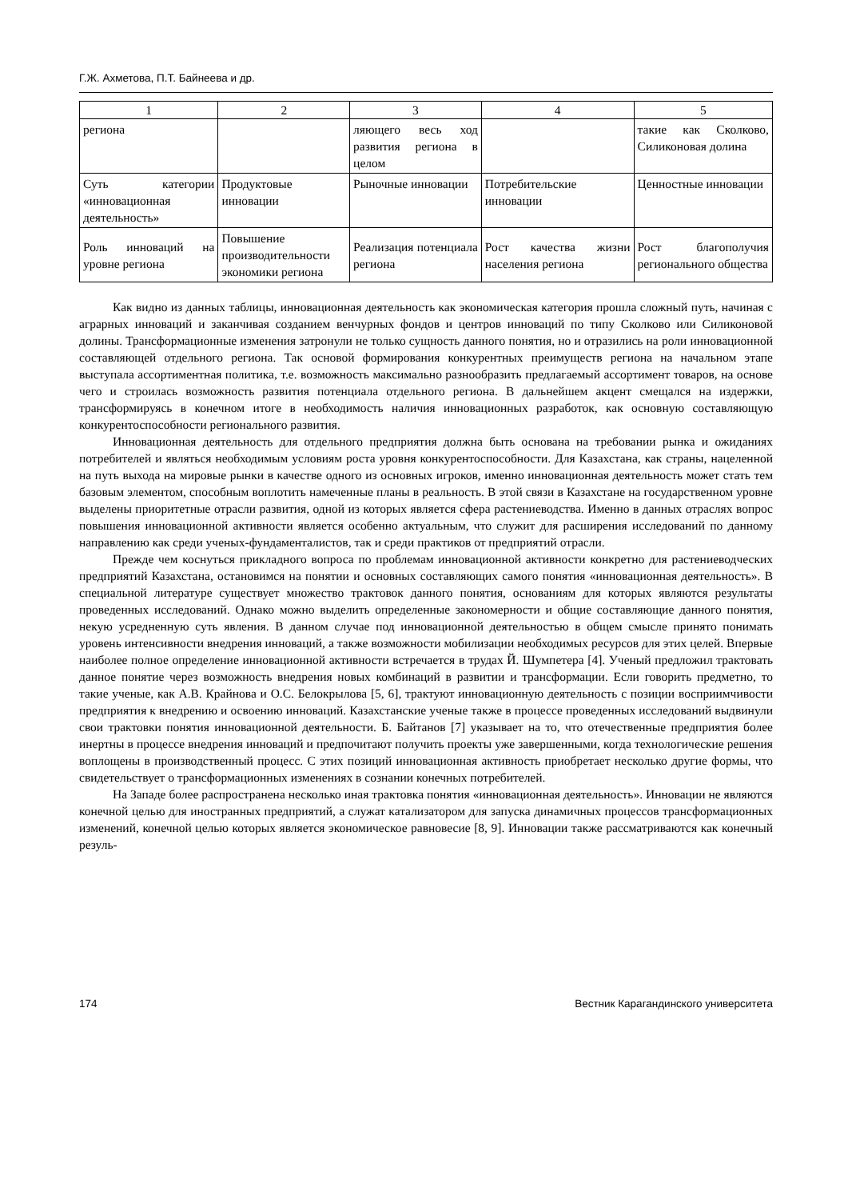Г.Ж. Ахметова, П.Т. Байнеева и др.
| 1 | 2 | 3 | 4 | 5 |
| --- | --- | --- | --- | --- |
| региона | | ляющего весь ход развития региона в целом | | такие как Сколково, Силиконовая долина |
| Суть категории «инновационная деятельность» | Продуктовые инновации | Рыночные инновации | Потребительские инновации | Ценностные инновации |
| Роль инноваций на уровне региона | Повышение производительности экономики региона | Реализация потенциала региона | Рост качества жизни населения региона | Рост благополучия регионального общества |
Как видно из данных таблицы, инновационная деятельность как экономическая категория прошла сложный путь, начиная с аграрных инноваций и заканчивая созданием венчурных фондов и центров инноваций по типу Сколково или Силиконовой долины. Трансформационные изменения затронули не только сущность данного понятия, но и отразились на роли инновационной составляющей отдельного региона. Так основой формирования конкурентных преимуществ региона на начальном этапе выступала ассортиментная политика, т.е. возможность максимально разнообразить предлагаемый ассортимент товаров, на основе чего и строилась возможность развития потенциала отдельного региона. В дальнейшем акцент смещался на издержки, трансформируясь в конечном итоге в необходимость наличия инновационных разработок, как основную составляющую конкурентоспособности регионального развития.
Инновационная деятельность для отдельного предприятия должна быть основана на требовании рынка и ожиданиях потребителей и являться необходимым условиям роста уровня конкурентоспособности. Для Казахстана, как страны, нацеленной на путь выхода на мировые рынки в качестве одного из основных игроков, именно инновационная деятельность может стать тем базовым элементом, способным воплотить намеченные планы в реальность. В этой связи в Казахстане на государственном уровне выделены приоритетные отрасли развития, одной из которых является сфера растениеводства. Именно в данных отраслях вопрос повышения инновационной активности является особенно актуальным, что служит для расширения исследований по данному направлению как среди ученых-фундаменталистов, так и среди практиков от предприятий отрасли.
Прежде чем коснуться прикладного вопроса по проблемам инновационной активности конкретно для растениеводческих предприятий Казахстана, остановимся на понятии и основных составляющих самого понятия «инновационная деятельность». В специальной литературе существует множество трактовок данного понятия, основаниям для которых являются результаты проведенных исследований. Однако можно выделить определенные закономерности и общие составляющие данного понятия, некую усредненную суть явления. В данном случае под инновационной деятельностью в общем смысле принято понимать уровень интенсивности внедрения инноваций, а также возможности мобилизации необходимых ресурсов для этих целей. Впервые наиболее полное определение инновационной активности встречается в трудах Й. Шумпетера [4]. Ученый предложил трактовать данное понятие через возможность внедрения новых комбинаций в развитии и трансформации. Если говорить предметно, то такие ученые, как А.В. Крайнова и О.С. Белокрылова [5, 6], трактуют инновационную деятельность с позиции восприимчивости предприятия к внедрению и освоению инноваций. Казахстанские ученые также в процессе проведенных исследований выдвинули свои трактовки понятия инновационной деятельности. Б. Байтанов [7] указывает на то, что отечественные предприятия более инертны в процессе внедрения инноваций и предпочитают получить проекты уже завершенными, когда технологические решения воплощены в производственный процесс. С этих позиций инновационная активность приобретает несколько другие формы, что свидетельствует о трансформационных изменениях в сознании конечных потребителей.
На Западе более распространена несколько иная трактовка понятия «инновационная деятельность». Инновации не являются конечной целью для иностранных предприятий, а служат катализатором для запуска динамичных процессов трансформационных изменений, конечной целью которых является экономическое равновесие [8, 9]. Инновации также рассматриваются как конечный резуль-
174 Вестник Карагандинского университета